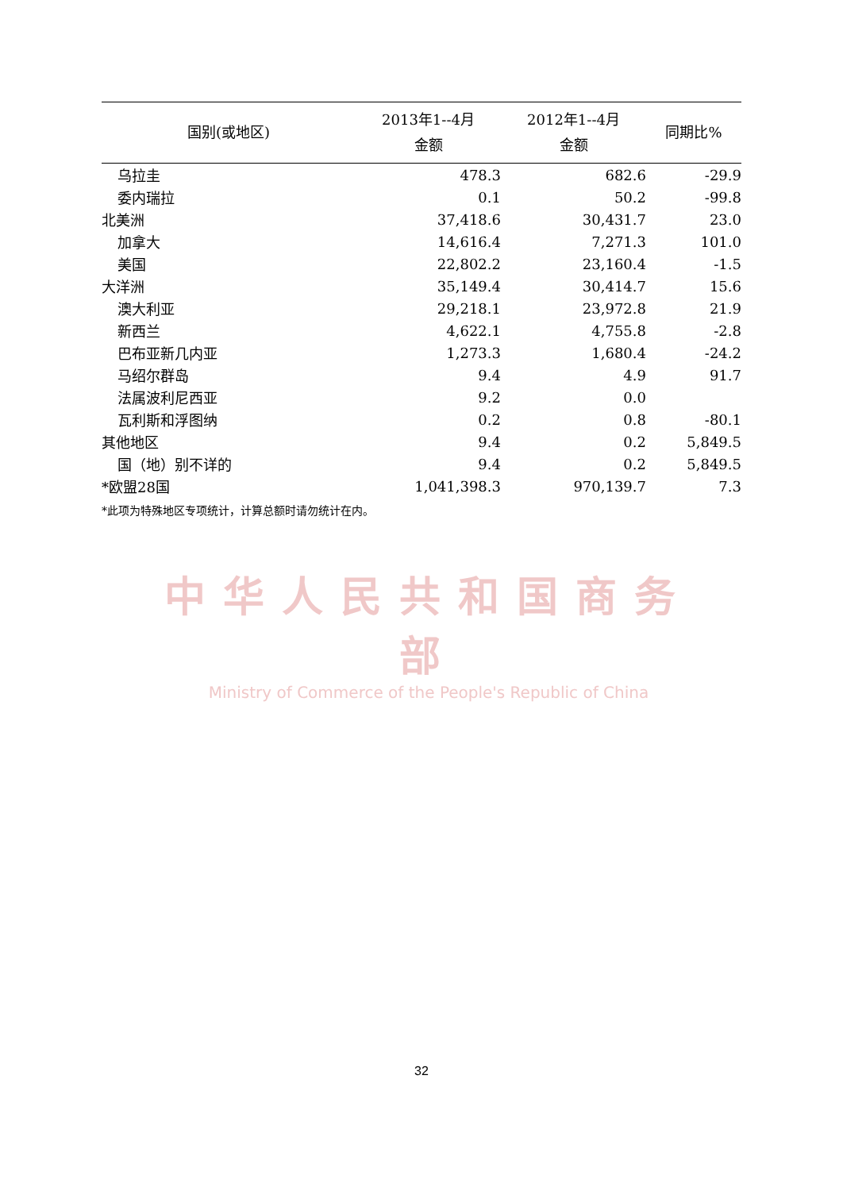| 国别(或地区) | 2013年1--4月 金额 | 2012年1--4月 金额 | 同期比% |
| --- | --- | --- | --- |
| 乌拉圭 | 478.3 | 682.6 | -29.9 |
| 委内瑞拉 | 0.1 | 50.2 | -99.8 |
| 北美洲 | 37,418.6 | 30,431.7 | 23.0 |
| 加拿大 | 14,616.4 | 7,271.3 | 101.0 |
| 美国 | 22,802.2 | 23,160.4 | -1.5 |
| 大洋洲 | 35,149.4 | 30,414.7 | 15.6 |
| 澳大利亚 | 29,218.1 | 23,972.8 | 21.9 |
| 新西兰 | 4,622.1 | 4,755.8 | -2.8 |
| 巴布亚新几内亚 | 1,273.3 | 1,680.4 | -24.2 |
| 马绍尔群岛 | 9.4 | 4.9 | 91.7 |
| 法属波利尼西亚 | 9.2 | 0.0 | |
| 瓦利斯和浮图纳 | 0.2 | 0.8 | -80.1 |
| 其他地区 | 9.4 | 0.2 | 5,849.5 |
| 国（地）别不详的 | 9.4 | 0.2 | 5,849.5 |
| *欧盟28国 | 1,041,398.3 | 970,139.7 | 7.3 |
*此项为特殊地区专项统计，计算总额时请勿统计在内。
中华人民共和国商务部
Ministry of Commerce of the People's Republic of China
32